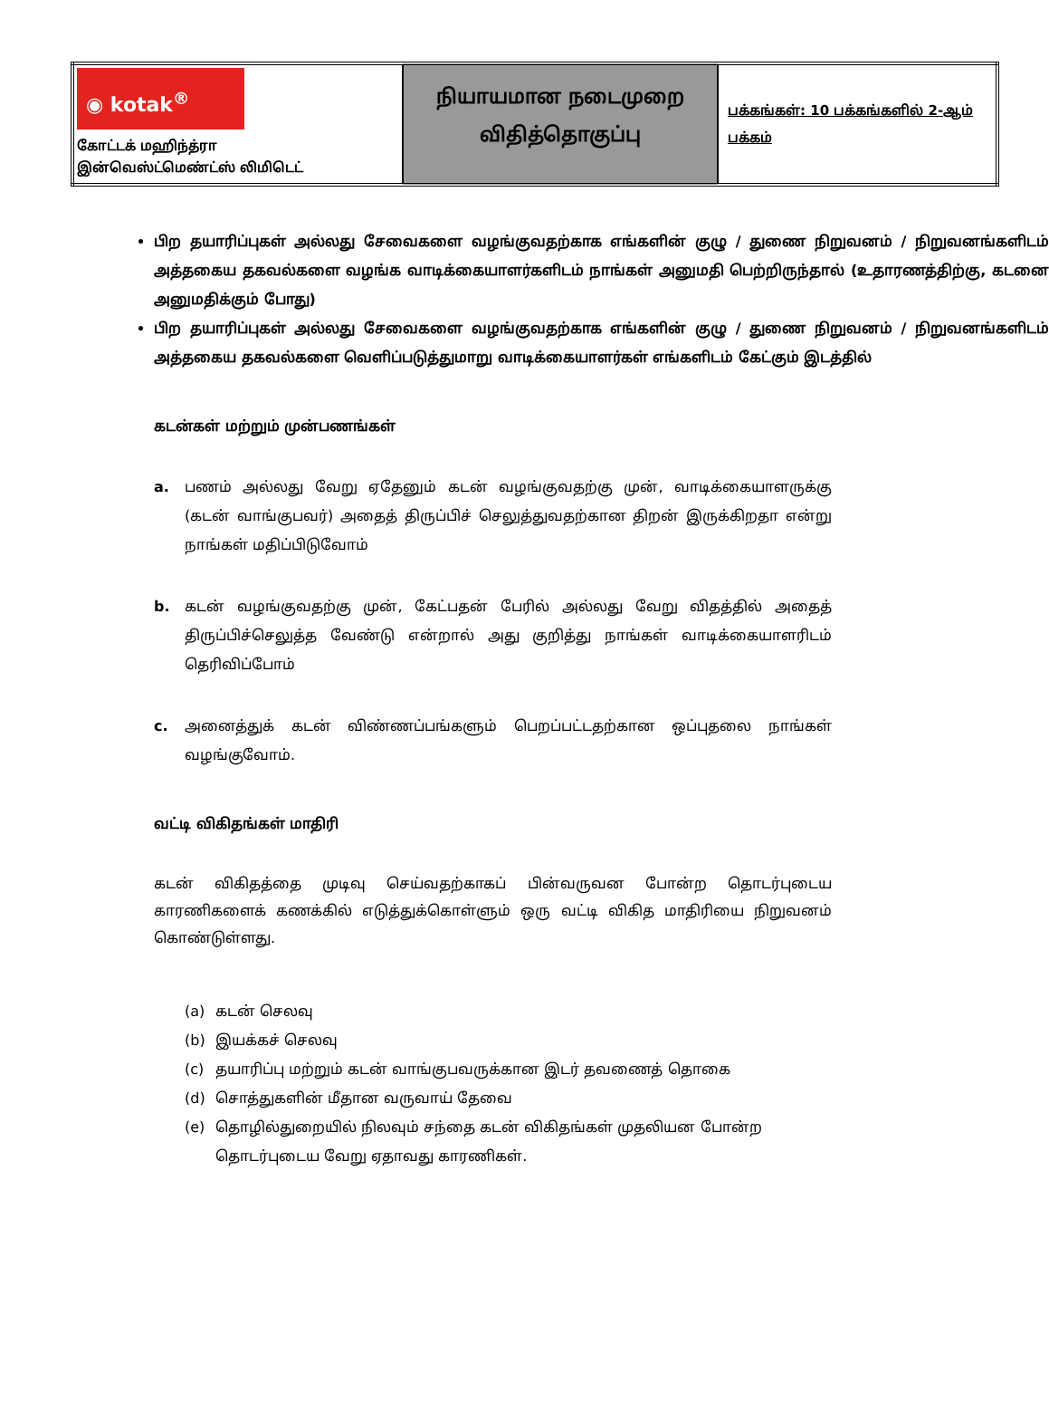| ◉ kotak<sup>®</sup> கோட்டக் மஹிந்த்ரா இன்வெஸ்ட்மெண்ட்ஸ் லிமிடெட் | நியாயமான நடைமுறை விதித்தொகுப்பு | பக்கங்கள்: 10 பக்கங்களில் 2-ஆம் பக்கம் |
பிற தயாரிப்புகள் அல்லது சேவைகளை வழங்குவதற்காக எங்களின் குழு / துணை நிறுவனம் / நிறுவனங்களிடம் அத்தகைய தகவல்களை வழங்க வாடிக்கையாளர்களிடம் நாங்கள் அனுமதி பெற்றிருந்தால் (உதாரணத்திற்கு, கடனை அனுமதிக்கும் போது)
பிற தயாரிப்புகள் அல்லது சேவைகளை வழங்குவதற்காக எங்களின் குழு / துணை நிறுவனம் / நிறுவனங்களிடம் அத்தகைய தகவல்களை வெளிப்படுத்துமாறு வாடிக்கையாளர்கள் எங்களிடம் கேட்கும் இடத்தில்
கடன்கள் மற்றும் முன்பணங்கள்
a. பணம் அல்லது வேறு ஏதேனும் கடன் வழங்குவதற்கு முன், வாடிக்கையாளருக்கு (கடன் வாங்குபவர்) அதைத் திருப்பிச் செலுத்துவதற்கான திறன் இருக்கிறதா என்று நாங்கள் மதிப்பிடுவோம்
b. கடன் வழங்குவதற்கு முன், கேட்பதன் பேரில் அல்லது வேறு விதத்தில் அதைத் திருப்பிச்செலுத்த வேண்டு என்றால் அது குறித்து நாங்கள் வாடிக்கையாளரிடம் தெரிவிப்போம்
c. அனைத்துக் கடன் விண்ணப்பங்களும் பெறப்பட்டதற்கான ஒப்புதலை நாங்கள் வழங்குவோம்.
வட்டி விகிதங்கள் மாதிரி
கடன் விகிதத்தை முடிவு செய்வதற்காகப் பின்வருவன போன்ற தொடர்புடைய காரணிகளைக் கணக்கில் எடுத்துக்கொள்ளும் ஒரு வட்டி விகித மாதிரியை நிறுவனம் கொண்டுள்ளது.
(a) கடன் செலவு
(b) இயக்கச் செலவு
(c) தயாரிப்பு மற்றும் கடன் வாங்குபவருக்கான இடர் தவணைத் தொகை
(d) சொத்துகளின் மீதான வருவாய் தேவை
(e) தொழில்துறையில் நிலவும் சந்தை கடன் விகிதங்கள் முதலியன போன்ற தொடர்புடைய வேறு ஏதாவது காரணிகள்.